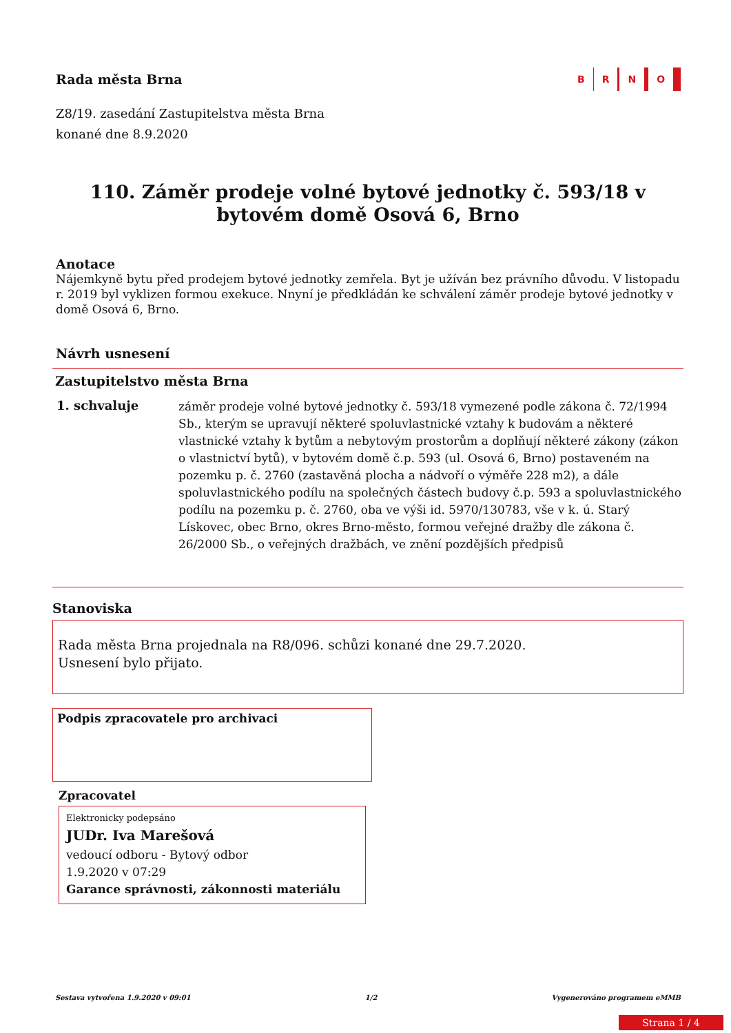Rada města Brna
B R N O
Z8/19. zasedání Zastupitelstva města Brna
konané dne 8.9.2020
110. Záměr prodeje volné bytové jednotky č. 593/18 v bytovém domě Osová 6, Brno
Anotace
Nájemkyně bytu před prodejem bytové jednotky zemřela. Byt je užíván bez právního důvodu. V listopadu r. 2019 byl vyklizen formou exekuce. Nnyní je předkládán ke schválení záměr prodeje bytové jednotky v domě Osová 6, Brno.
Návrh usnesení
Zastupitelstvo města Brna
1. schvaluje
záměr prodeje volné bytové jednotky č. 593/18 vymezené podle zákona č. 72/1994 Sb., kterým se upravují některé spoluvlastnické vztahy k budovám a některé vlastnické vztahy k bytům a nebytovým prostorům a doplňují některé zákony (zákon o vlastnictví bytů), v bytovém domě č.p. 593 (ul. Osová 6, Brno) postaveném na pozemku p. č. 2760 (zastavěná plocha a nádvoří o výměře 228 m2), a dále spoluvlastnického podílu na společných částech budovy č.p. 593 a spoluvlastnického podílu na pozemku p. č. 2760, oba ve výši id. 5970/130783, vše v k. ú. Starý Lískovec, obec Brno, okres Brno-město, formou veřejné dražby dle zákona č. 26/2000 Sb., o veřejných dražbách, ve znění pozdějších předpisů
Stanoviska
Rada města Brna projednala na R8/096. schůzi konané dne 29.7.2020.
Usnesení bylo přijato.
Podpis zpracovatele pro archivaci
Zpracovatel
Elektronicky podepsáno
JUDr. Iva Marešová
vedoucí odboru - Bytový odbor
1.9.2020 v 07:29
Garance správnosti, zákonnosti materiálu
Sestava vytvořena 1.9.2020 v 09:01 1/2 Vygenerováno programem eMMB
Strana 1 / 4